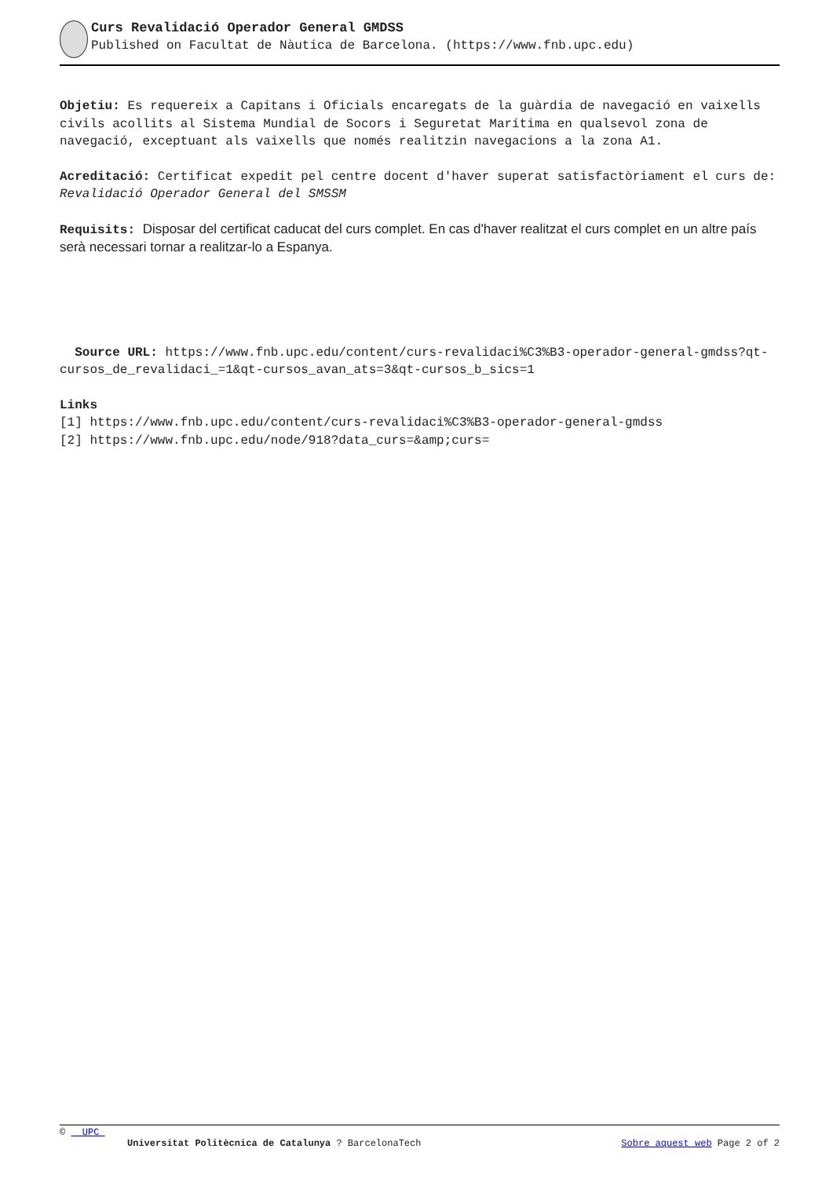Curs Revalidació Operador General GMDSS
Published on Facultat de Nàutica de Barcelona. (https://www.fnb.upc.edu)
Objetiu: Es requereix a Capitans i Oficials encaregats de la guàrdia de navegació en vaixells civils acollits al Sistema Mundial de Socors i Seguretat Marítima en qualsevol zona de navegació, exceptuant als vaixells que només realitzin navegacions a la zona A1.
Acreditació: Certificat expedit pel centre docent d'haver superat satisfactòriament el curs de: Revalidació Operador General del SMSSM
Requisits: Disposar del certificat caducat del curs complet. En cas d'haver realitzat el curs complet en un altre país serà necessari tornar a realitzar-lo a Espanya.
Source URL: https://www.fnb.upc.edu/content/curs-revalidaci%C3%B3-operador-general-gmdss?qt-cursos_de_revalidaci_=1&qt-cursos_avan_ats=3&qt-cursos_b_sics=1
Links
[1] https://www.fnb.upc.edu/content/curs-revalidaci%C3%B3-operador-general-gmdss
[2] https://www.fnb.upc.edu/node/918?data_curs=&amp;curs=
© UPC
Universitat Politècnica de Catalunya ? BarcelonaTech Sobre aquest web Page 2 of 2